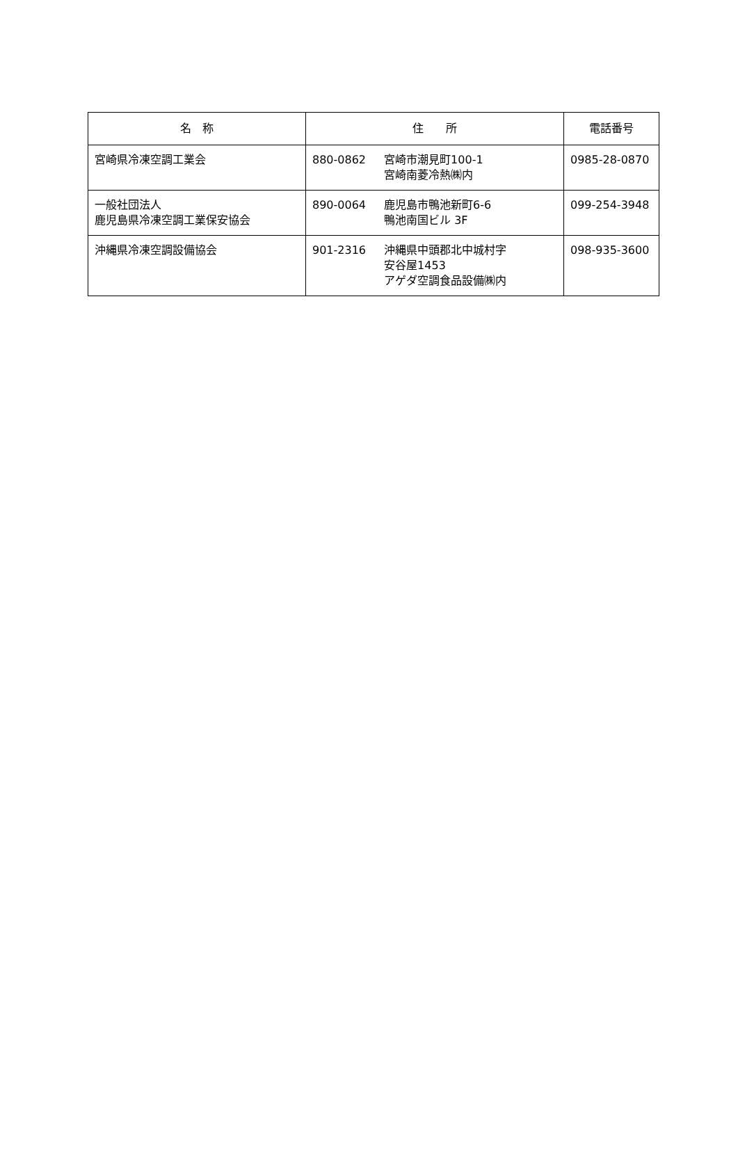| 名 称 | 住 所 | 電話番号 |
| --- | --- | --- |
| 宮崎県冷凍空調工業会 | 880-0862 宮崎市潮見町100-1 宮崎南菱冷熱㈱内 | 0985-28-0870 |
| 一般社団法人 鹿児島県冷凍空調工業保安協会 | 890-0064 鹿児島市鴨池新町6-6 鴨池南国ビル 3F | 099-254-3948 |
| 沖縄県冷凍空調設備協会 | 901-2316 沖縄県中頭郡北中城村字 安谷屋1453 アゲダ空調食品設備㈱内 | 098-935-3600 |